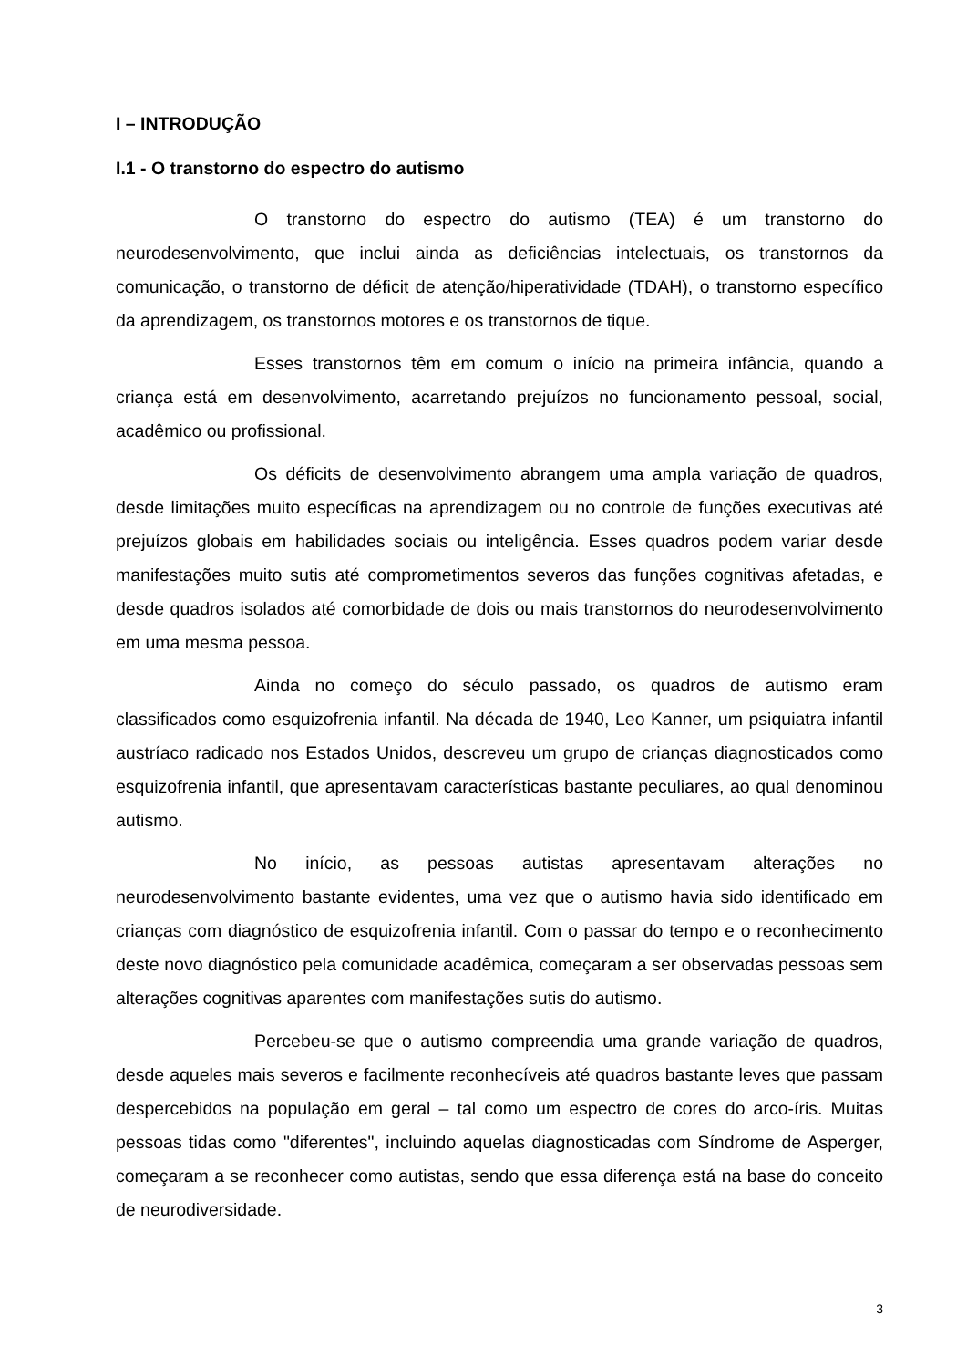I – INTRODUÇÃO
I.1 - O transtorno do espectro do autismo
O transtorno do espectro do autismo (TEA) é um transtorno do neurodesenvolvimento, que inclui ainda as deficiências intelectuais, os transtornos da comunicação, o transtorno de déficit de atenção/hiperatividade (TDAH), o transtorno específico da aprendizagem, os transtornos motores e os transtornos de tique.
Esses transtornos têm em comum o início na primeira infância, quando a criança está em desenvolvimento, acarretando prejuízos no funcionamento pessoal, social, acadêmico ou profissional.
Os déficits de desenvolvimento abrangem uma ampla variação de quadros, desde limitações muito específicas na aprendizagem ou no controle de funções executivas até prejuízos globais em habilidades sociais ou inteligência. Esses quadros podem variar desde manifestações muito sutis até comprometimentos severos das funções cognitivas afetadas, e desde quadros isolados até comorbidade de dois ou mais transtornos do neurodesenvolvimento em uma mesma pessoa.
Ainda no começo do século passado, os quadros de autismo eram classificados como esquizofrenia infantil. Na década de 1940, Leo Kanner, um psiquiatra infantil austríaco radicado nos Estados Unidos, descreveu um grupo de crianças diagnosticados como esquizofrenia infantil, que apresentavam características bastante peculiares, ao qual denominou autismo.
No início, as pessoas autistas apresentavam alterações no neurodesenvolvimento bastante evidentes, uma vez que o autismo havia sido identificado em crianças com diagnóstico de esquizofrenia infantil. Com o passar do tempo e o reconhecimento deste novo diagnóstico pela comunidade acadêmica, começaram a ser observadas pessoas sem alterações cognitivas aparentes com manifestações sutis do autismo.
Percebeu-se que o autismo compreendia uma grande variação de quadros, desde aqueles mais severos e facilmente reconhecíveis até quadros bastante leves que passam despercebidos na população em geral – tal como um espectro de cores do arco-íris. Muitas pessoas tidas como "diferentes", incluindo aquelas diagnosticadas com Síndrome de Asperger, começaram a se reconhecer como autistas, sendo que essa diferença está na base do conceito de neurodiversidade.
3